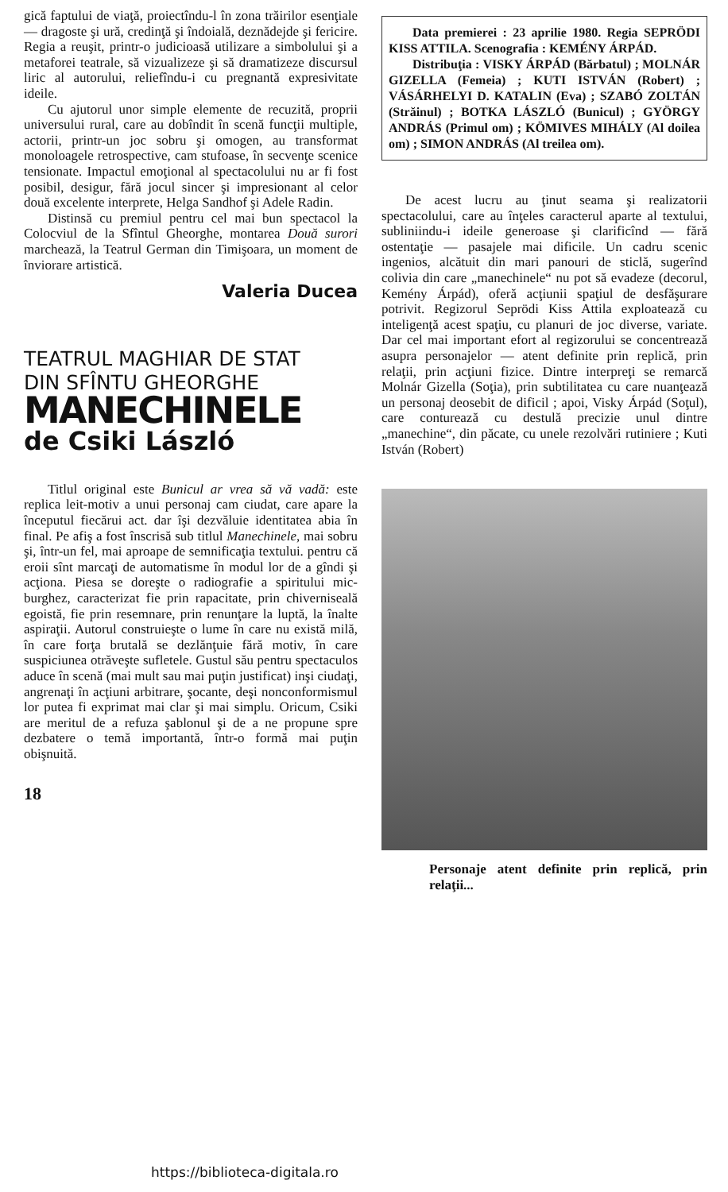gică faptului de viaţă, proiectîndu-l în zona trăirilor esenţiale — dragoste şi ură, credinţă şi îndoială, deznădejde şi fericire. Regia a reuşit, printr-o judicioasă utilizare a simbolului şi a metaforei teatrale, să vizualizeze şi să dramatizeze discursul liric al autorului, reliefîndu-i cu pregnantă expresivitate ideile.
Cu ajutorul unor simple elemente de recuzită, proprii universului rural, care au dobîndit în scenă funcţii multiple, actorii, printr-un joc sobru şi omogen, au transformat monoloagele retrospective, cam stufoase, în secvenţe scenice tensionate. Impactul emoţional al spectacolului nu ar fi fost posibil, desigur, fără jocul sincer şi impresionant al celor două excelente interprete, Helga Sandhof şi Adele Radin.
Distinsă cu premiul pentru cel mai bun spectacol la Colocviul de la Sfîntul Gheorghe, montarea Două surori marchează, la Teatrul German din Timişoara, un moment de înviorare artistică.
Valeria Ducea
TEATRUL MAGHIAR DE STAT
DIN SFÎNTU GHEORGHE
MANECHINELE
de Csiki László
Titlul original este Bunicul ar vrea să vă vadă: este replica leit-motiv a unui personaj cam ciudat, care apare la începutul fiecărui act. dar îşi dezvăluie identitatea abia în final. Pe afiş a fost înscrisă sub titlul Manechinele, mai sobru şi, într-un fel, mai aproape de semnificaţia textului. pentru că eroii sînt marcaţi de automatisme în modul lor de a gîndi şi acţiona. Piesa se doreşte o radiografie a spiritului mic-burghez, caracterizat fie prin rapacitate, prin chiverniseală egoistă, fie prin resemnare, prin renunţare la luptă, la înalte aspiraţii. Autorul construieşte o lume în care nu există milă, în care forţa brutală se dezlănţuie fără motiv, în care suspiciunea otrăveşte sufletele. Gustul său pentru spectaculos aduce în scenă (mai mult sau mai puţin justificat) inşi ciudaţi, angrenaţi în acţiuni arbitrare, şocante, deşi nonconformismul lor putea fi exprimat mai clar şi mai simplu. Oricum, Csiki are meritul de a refuza şablonul şi de a ne propune spre dezbatere o temă importantă, într-o formă mai puţin obişnuită.
18
Data premierei : 23 aprilie 1980. Regia SEPRÖDI KISS ATTILA. Scenografia : KEMÉNY ÁRPÁD.
Distribuţia : VISKY ÁRPÁD (Bărbatul) ; MOLNÁR GIZELLA (Femeia) ; KUTI ISTVÁN (Robert) ; VÁSÁRHELYI D. KATALIN (Eva) ; SZABÓ ZOLTÁN (Străinul) ; BOTKA LÁSZLÓ (Bunicul) ; GYÖRGY ANDRÁS (Primul om) ; KÖMIVES MIHÁLY (Al doilea om) ; SIMON ANDRÁS (Al treilea om).
De acest lucru au ţinut seama şi realizatorii spectacolului, care au înţeles caracterul aparte al textului, subliniindu-i ideile generoase şi clarificînd — fără ostentaţie — pasajele mai dificile. Un cadru scenic ingenios, alcătuit din mari panouri de sticlă, sugerînd colivia din care „manechinele“ nu pot să evadeze (decorul, Kemény Árpád), oferă acţiunii spaţiul de desfăşurare potrivit. Regizorul Seprödi Kiss Attila exploatează cu inteligenţă acest spaţiu, cu planuri de joc diverse, variate. Dar cel mai important efort al regizorului se concentrează asupra personajelor — atent definite prin replică, prin relaţii, prin acţiuni fizice. Dintre interpreţi se remarcă Molnár Gizella (Soţia), prin subtilitatea cu care nuanţează un personaj deosebit de dificil ; apoi, Visky Árpád (Soţul), care conturează cu destulă precizie unul dintre „manechine“, din păcate, cu unele rezolvări rutiniere ; Kuti István (Robert)
Personaje atent definite prin replică, prin relaţii...
https://biblioteca-digitala.ro